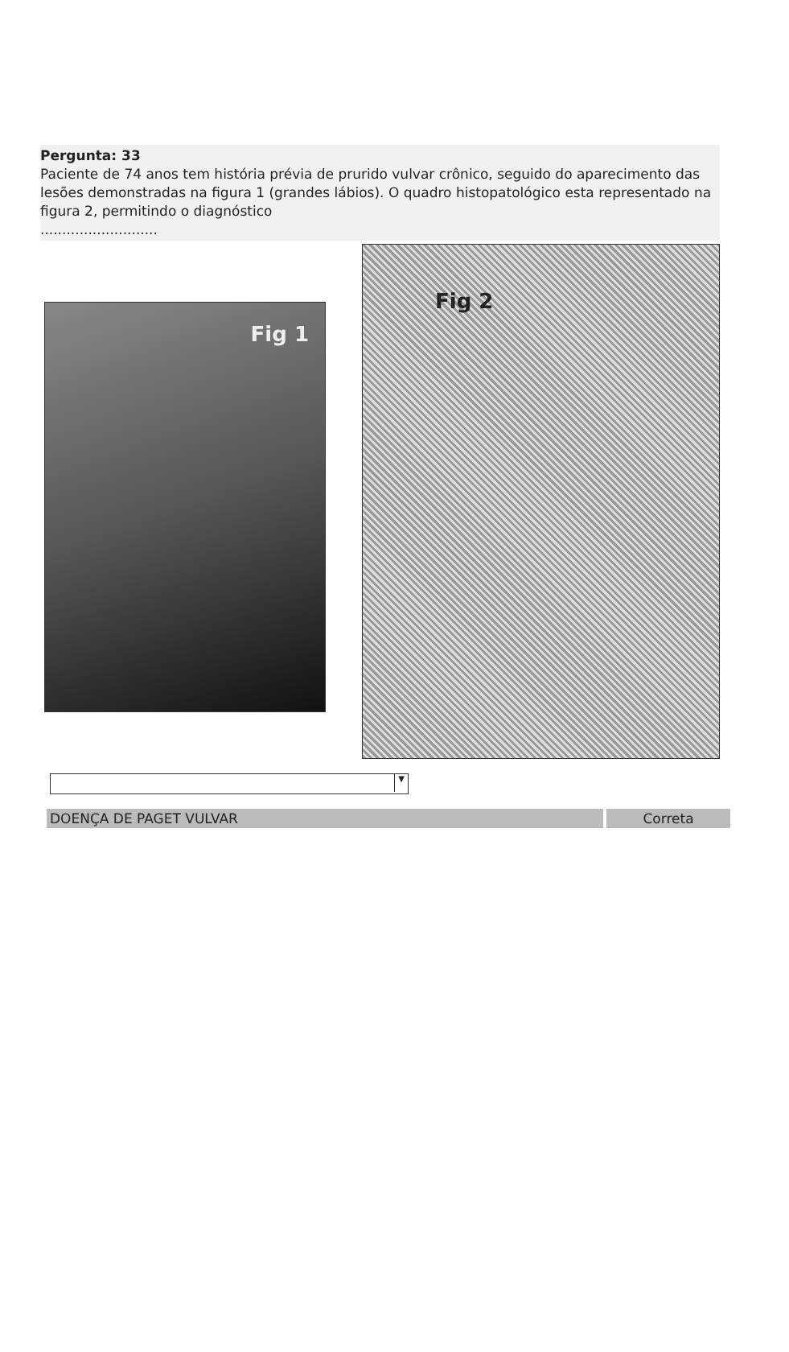Pergunta: 33
Paciente de 74 anos tem história prévia de prurido vulvar crônico, seguido do aparecimento das lesões demonstradas na figura 1 (grandes lábios). O quadro histopatológico esta representado na figura 2, permitindo o diagnóstico
...........................
Fig 1
Fig 2
▼
DOENÇA DE PAGET VULVAR Correta